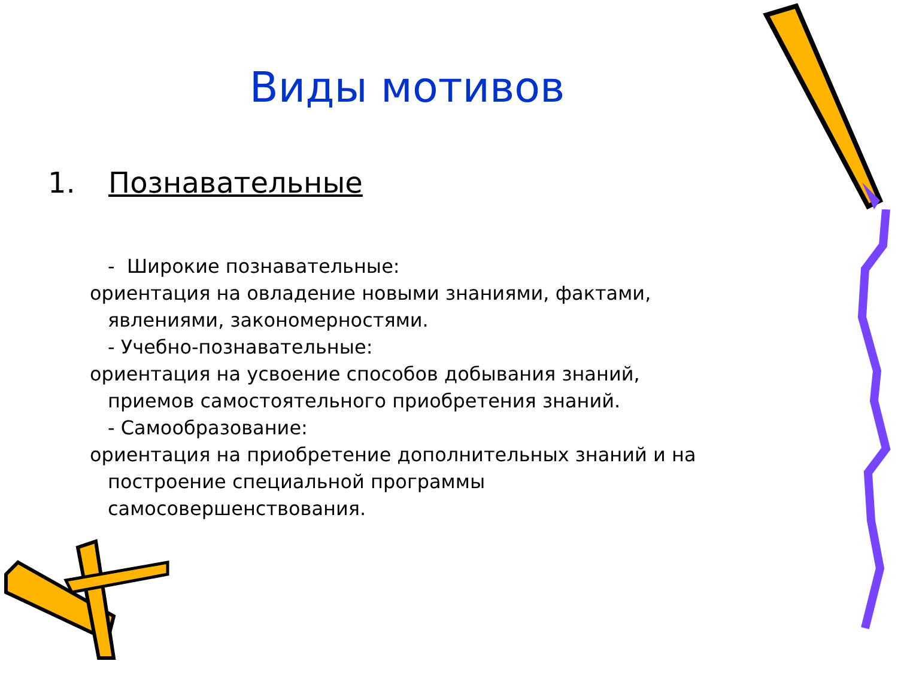Виды мотивов
1. Познавательные
- Широкие познавательные:
ориентация на овладение новыми знаниями, фактами,
явлениями, закономерностями.
- Учебно-познавательные:
ориентация на усвоение способов добывания знаний,
приемов самостоятельного приобретения знаний.
- Самообразование:
ориентация на приобретение дополнительных знаний и на
построение специальной программы
самосовершенствования.